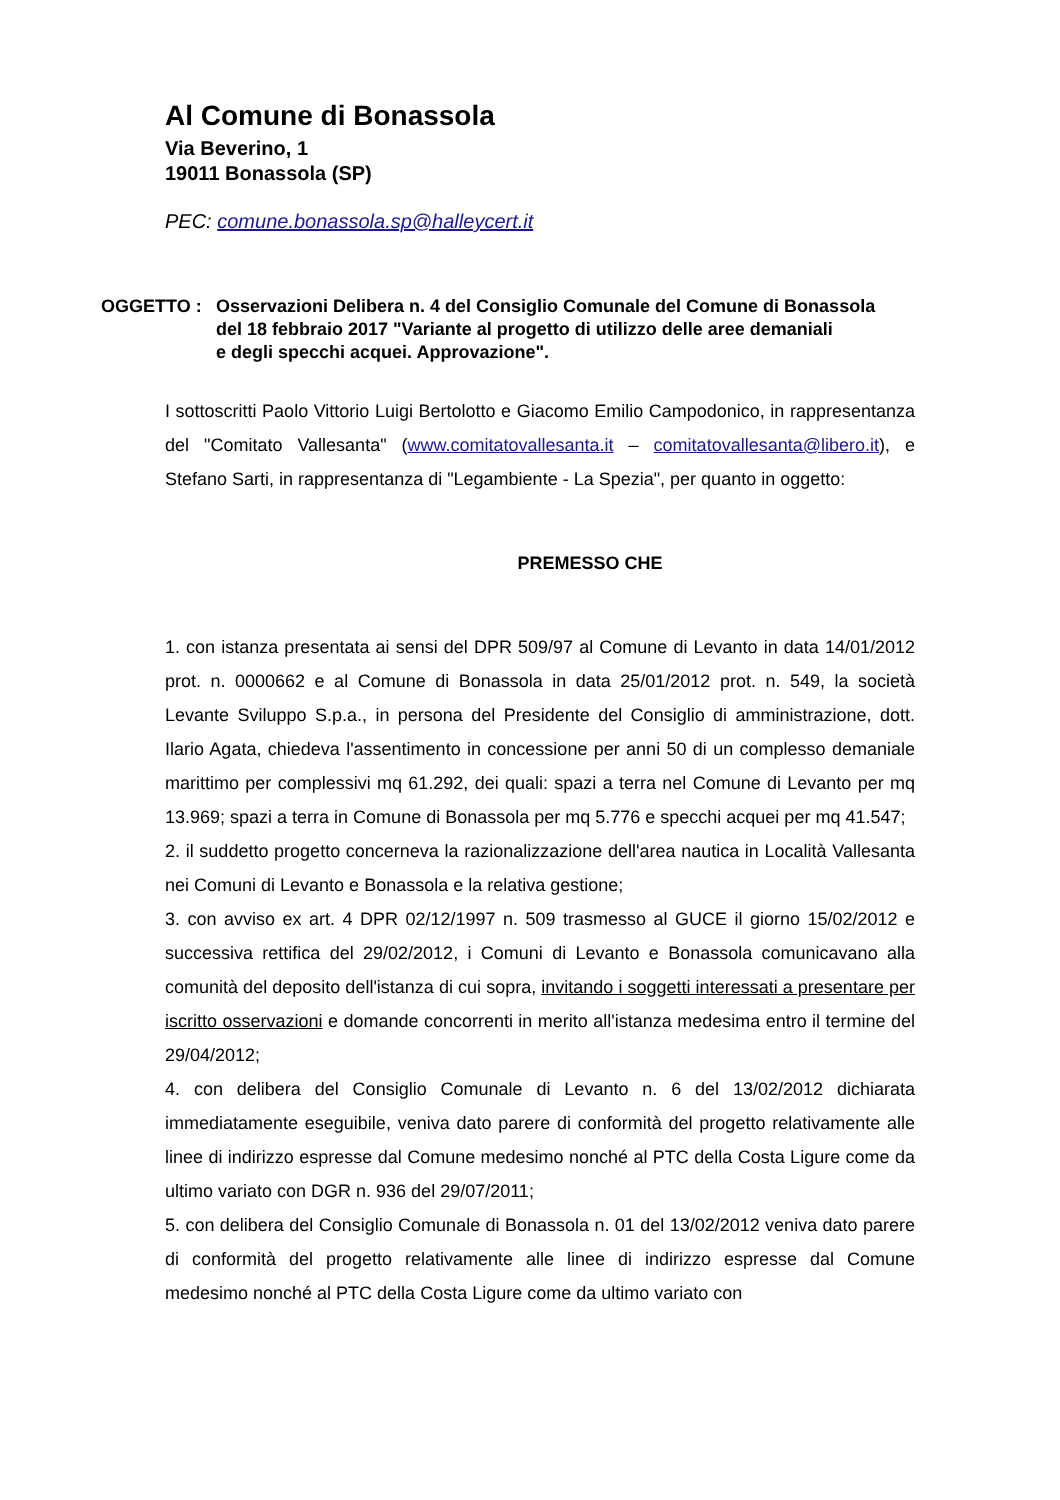Al Comune di Bonassola
Via Beverino, 1
19011 Bonassola (SP)
PEC: comune.bonassola.sp@halleycert.it
OGGETTO : Osservazioni Delibera n. 4 del Consiglio Comunale del Comune di Bonassola
del 18 febbraio 2017 "Variante al progetto di utilizzo delle aree demaniali
e degli specchi acquei. Approvazione".
I sottoscritti Paolo Vittorio Luigi Bertolotto e Giacomo Emilio Campodonico, in rappresentanza del "Comitato Vallesanta" (www.comitatovallesanta.it – comitatovallesanta@libero.it), e Stefano Sarti, in rappresentanza di "Legambiente - La Spezia", per quanto in oggetto:
PREMESSO CHE
1. con istanza presentata ai sensi del DPR 509/97 al Comune di Levanto in data 14/01/2012 prot. n. 0000662 e al Comune di Bonassola in data 25/01/2012 prot. n. 549, la società Levante Sviluppo S.p.a., in persona del Presidente del Consiglio di amministrazione, dott. Ilario Agata, chiedeva l'assentimento in concessione per anni 50 di un complesso demaniale marittimo per complessivi mq 61.292, dei quali: spazi a terra nel Comune di Levanto per mq 13.969; spazi a terra in Comune di Bonassola per mq 5.776 e specchi acquei per mq 41.547;
2. il suddetto progetto concerneva la razionalizzazione dell'area nautica in Località Vallesanta nei Comuni di Levanto e Bonassola e la relativa gestione;
3. con avviso ex art. 4 DPR 02/12/1997 n. 509 trasmesso al GUCE il giorno 15/02/2012 e successiva rettifica del 29/02/2012, i Comuni di Levanto e Bonassola comunicavano alla comunità del deposito dell'istanza di cui sopra, invitando i soggetti interessati a presentare per iscritto osservazioni e domande concorrenti in merito all'istanza medesima entro il termine del 29/04/2012;
4. con delibera del Consiglio Comunale di Levanto n. 6 del 13/02/2012 dichiarata immediatamente eseguibile, veniva dato parere di conformità del progetto relativamente alle linee di indirizzo espresse dal Comune medesimo nonché al PTC della Costa Ligure come da ultimo variato con DGR n. 936 del 29/07/2011;
5. con delibera del Consiglio Comunale di Bonassola n. 01 del 13/02/2012 veniva dato parere di conformità del progetto relativamente alle linee di indirizzo espresse dal Comune medesimo nonché al PTC della Costa Ligure come da ultimo variato con